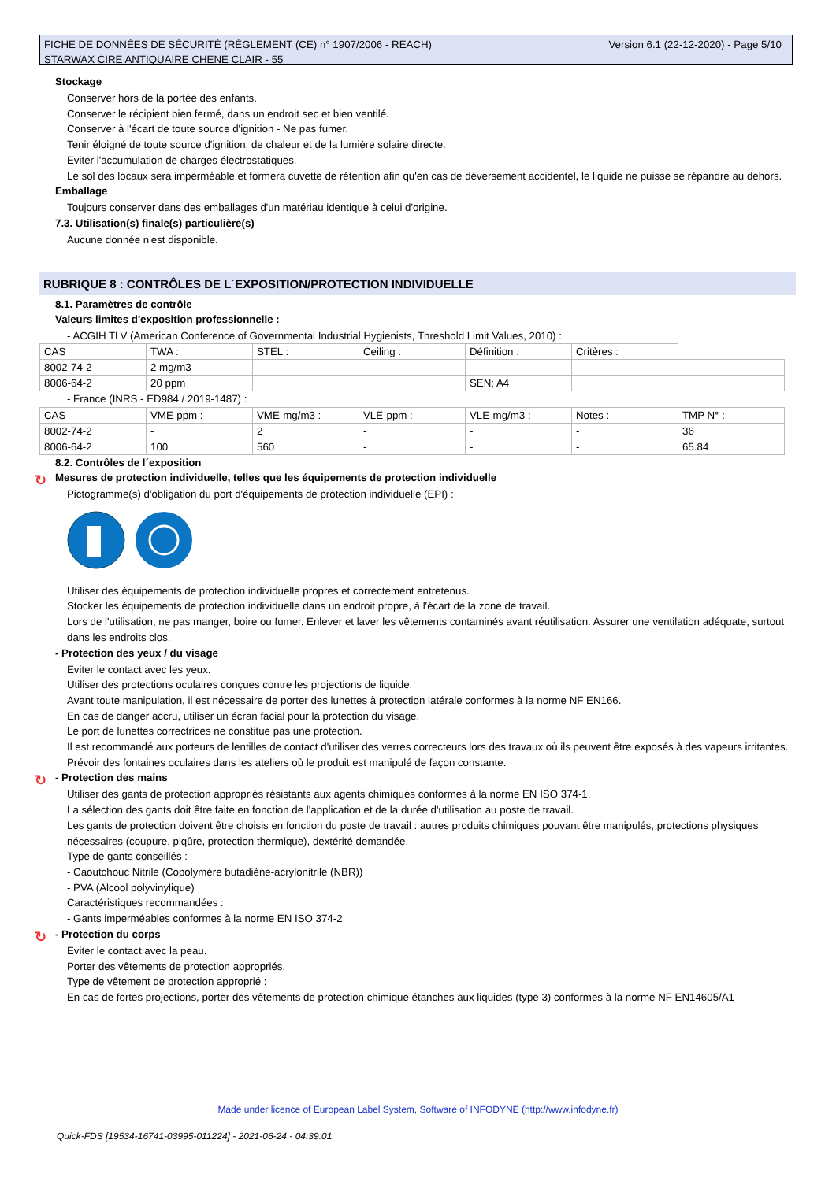Version 6.1 (22-12-2020) - Page 5/10 FICHE DE DONNÉES DE SÉCURITÉ (RÈGLEMENT (CE) n° 1907/2006 - REACH)
STARWAX CIRE ANTIQUAIRE CHENE CLAIR - 55
Stockage
Conserver hors de la portée des enfants.
Conserver le récipient bien fermé, dans un endroit sec et bien ventilé.
Conserver à l'écart de toute source d'ignition - Ne pas fumer.
Tenir éloigné de toute source d'ignition, de chaleur et de la lumière solaire directe.
Eviter l'accumulation de charges électrostatiques.
Le sol des locaux sera imperméable et formera cuvette de rétention afin qu'en cas de déversement accidentel, le liquide ne puisse se répandre au dehors.
Emballage
Toujours conserver dans des emballages d'un matériau identique à celui d'origine.
7.3. Utilisation(s) finale(s) particulière(s)
Aucune donnée n'est disponible.
RUBRIQUE 8 : CONTRÔLES DE L´EXPOSITION/PROTECTION INDIVIDUELLE
8.1. Paramètres de contrôle
Valeurs limites d'exposition professionnelle :
- ACGIH TLV (American Conference of Governmental Industrial Hygienists, Threshold Limit Values, 2010) :
| CAS | TWA : | STEL : | Ceiling : | Définition : | Critères : | |
| 8002-74-2 | 2 mg/m3 | | | | | |
| 8006-64-2 | 20 ppm | | | SEN; A4 | | |
- France (INRS - ED984 / 2019-1487) :
| CAS | VME-ppm : | VME-mg/m3 : | VLE-ppm : | VLE-mg/m3 : | Notes : | TMP N° : |
| 8002-74-2 | - | 2 | - | - | - | 36 |
| 8006-64-2 | 100 | 560 | - | - | - | 65.84 |
8.2. Contrôles de l´exposition
↻ Mesures de protection individuelle, telles que les équipements de protection individuelle
Pictogramme(s) d'obligation du port d'équipements de protection individuelle (EPI) :
Utiliser des équipements de protection individuelle propres et correctement entretenus.
Stocker les équipements de protection individuelle dans un endroit propre, à l'écart de la zone de travail.
Lors de l'utilisation, ne pas manger, boire ou fumer. Enlever et laver les vêtements contaminés avant réutilisation. Assurer une ventilation adéquate, surtout dans les endroits clos.
- Protection des yeux / du visage
Eviter le contact avec les yeux.
Utiliser des protections oculaires conçues contre les projections de liquide.
Avant toute manipulation, il est nécessaire de porter des lunettes à protection latérale conformes à la norme NF EN166.
En cas de danger accru, utiliser un écran facial pour la protection du visage.
Le port de lunettes correctrices ne constitue pas une protection.
Il est recommandé aux porteurs de lentilles de contact d'utiliser des verres correcteurs lors des travaux où ils peuvent être exposés à des vapeurs irritantes.
Prévoir des fontaines oculaires dans les ateliers où le produit est manipulé de façon constante.
↻ - Protection des mains
Utiliser des gants de protection appropriés résistants aux agents chimiques conformes à la norme EN ISO 374-1.
La sélection des gants doit être faite en fonction de l'application et de la durée d'utilisation au poste de travail.
Les gants de protection doivent être choisis en fonction du poste de travail : autres produits chimiques pouvant être manipulés, protections physiques nécessaires (coupure, piqûre, protection thermique), dextérité demandée.
Type de gants conseillés :
- Caoutchouc Nitrile (Copolymère butadiène-acrylonitrile (NBR))
- PVA (Alcool polyvinylique)
Caractéristiques recommandées :
- Gants imperméables conformes à la norme EN ISO 374-2
↻ - Protection du corps
Eviter le contact avec la peau.
Porter des vêtements de protection appropriés.
Type de vêtement de protection approprié :
En cas de fortes projections, porter des vêtements de protection chimique étanches aux liquides (type 3) conformes à la norme NF EN14605/A1
Made under licence of European Label System, Software of INFODYNE (http://www.infodyne.fr)
Quick-FDS [19534-16741-03995-011224] - 2021-06-24 - 04:39:01